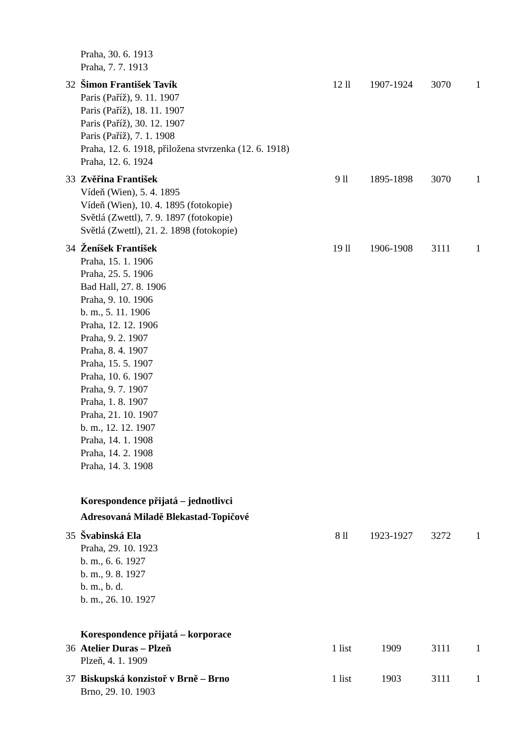| | Praha, 30. 6. 1913 Praha, 7. 7. 1913 | | | | |
| 32 | Šimon František Tavík Paris (Paříž), 9. 11. 1907 Paris (Paříž), 18. 11. 1907 Paris (Paříž), 30. 12. 1907 Paris (Paříž), 7. 1. 1908 Praha, 12. 6. 1918, přiložena stvrzenka (12. 6. 1918) Praha, 12. 6. 1924 | 12 ll | 1907-1924 | 3070 | 1 |
| 33 | Zvěřina František Vídeň (Wien), 5. 4. 1895 Vídeň (Wien), 10. 4. 1895 (fotokopie) Světlá (Zwettl), 7. 9. 1897 (fotokopie) Světlá (Zwettl), 21. 2. 1898 (fotokopie) | 9 ll | 1895-1898 | 3070 | 1 |
| 34 | Ženíšek František Praha, 15. 1. 1906 Praha, 25. 5. 1906 Bad Hall, 27. 8. 1906 Praha, 9. 10. 1906 b. m., 5. 11. 1906 Praha, 12. 12. 1906 Praha, 9. 2. 1907 Praha, 8. 4. 1907 Praha, 15. 5. 1907 Praha, 10. 6. 1907 Praha, 9. 7. 1907 Praha, 1. 8. 1907 Praha, 21. 10. 1907 b. m., 12. 12. 1907 Praha, 14. 1. 1908 Praha, 14. 2. 1908 Praha, 14. 3. 1908 | 19 ll | 1906-1908 | 3111 | 1 |
| | Korespondence přijatá – jednotlivci Adresovaná Miladě Blekastad-Topičové | | | | |
| 35 | Švabinská Ela Praha, 29. 10. 1923 b. m., 6. 6. 1927 b. m., 9. 8. 1927 b. m., b. d. b. m., 26. 10. 1927 | 8 ll | 1923-1927 | 3272 | 1 |
| | Korespondence přijatá – korporace | | | | |
| 36 | Atelier Duras – Plzeň Plzeň, 4. 1. 1909 | 1 list | 1909 | 3111 | 1 |
| 37 | Biskupská konzistoř v Brně – Brno Brno, 29. 10. 1903 | 1 list | 1903 | 3111 | 1 |